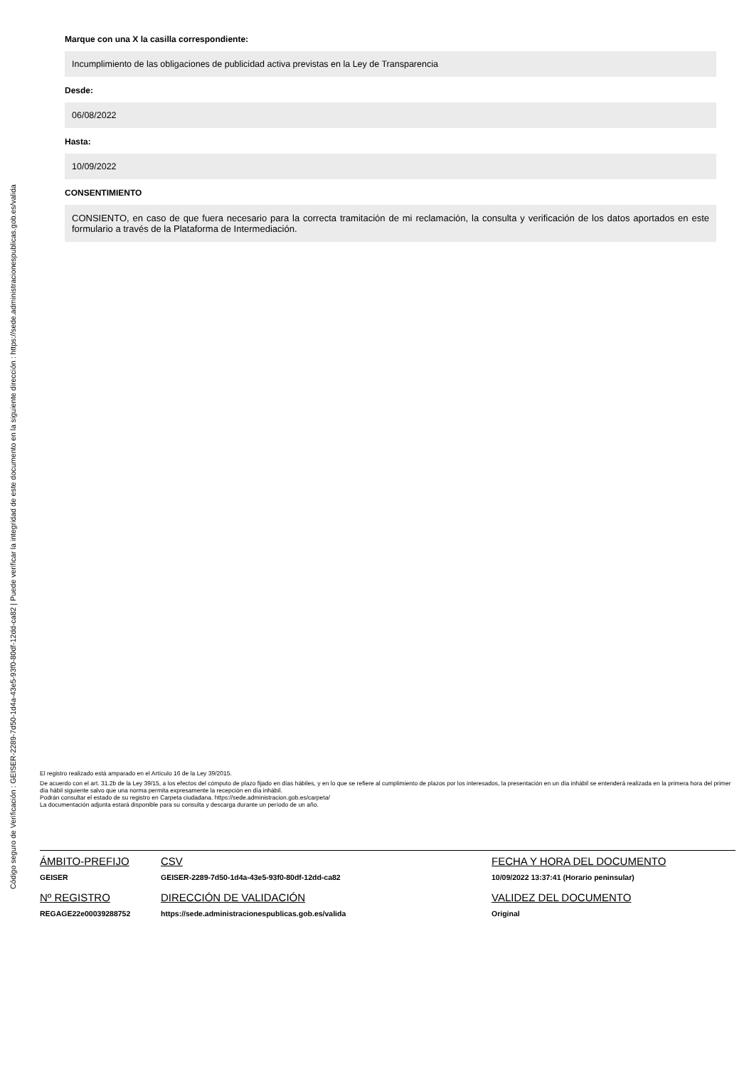Código seguro de Verificación : GEISER-2289-7d50-1d4a-43e5-93f0-80df-12dd-ca82 | Puede verificar la integridad de este documento en la siguiente dirección : https://sede.administracionespublicas.gob.es/valida
Marque con una X la casilla correspondiente:
Incumplimiento de las obligaciones de publicidad activa previstas en la Ley de Transparencia
Desde:
06/08/2022
Hasta:
10/09/2022
CONSENTIMIENTO
CONSIENTO, en caso de que fuera necesario para la correcta tramitación de mi reclamación, la consulta y verificación de los datos aportados en este formulario a través de la Plataforma de Intermediación.
El registro realizado está amparado en el Artículo 16 de la Ley 39/2015.
De acuerdo con el art. 31.2b de la Ley 39/15, a los efectos del cómputo de plazo fijado en días hábiles, y en lo que se refiere al cumplimiento de plazos por los interesados, la presentación en un día inhábil se entenderá realizada en la primera hora del primer día hábil siguiente salvo que una norma permita expresamente la recepción en día inhábil.
Podrán consultar el estado de su registro en Carpeta ciudadana. https://sede.administracion.gob.es/carpeta/
La documentación adjunta estará disponible para su consulta y descarga durante un período de un año.
| ÁMBITO-PREFIJO | CSV | FECHA Y HORA DEL DOCUMENTO |
| --- | --- | --- |
| GEISER | GEISER-2289-7d50-1d4a-43e5-93f0-80df-12dd-ca82 | 10/09/2022 13:37:41 (Horario peninsular) |
| Nº REGISTRO | DIRECCIÓN DE VALIDACIÓN | VALIDEZ DEL DOCUMENTO |
| REGAGE22e00039288752 | https://sede.administracionespublicas.gob.es/valida | Original |